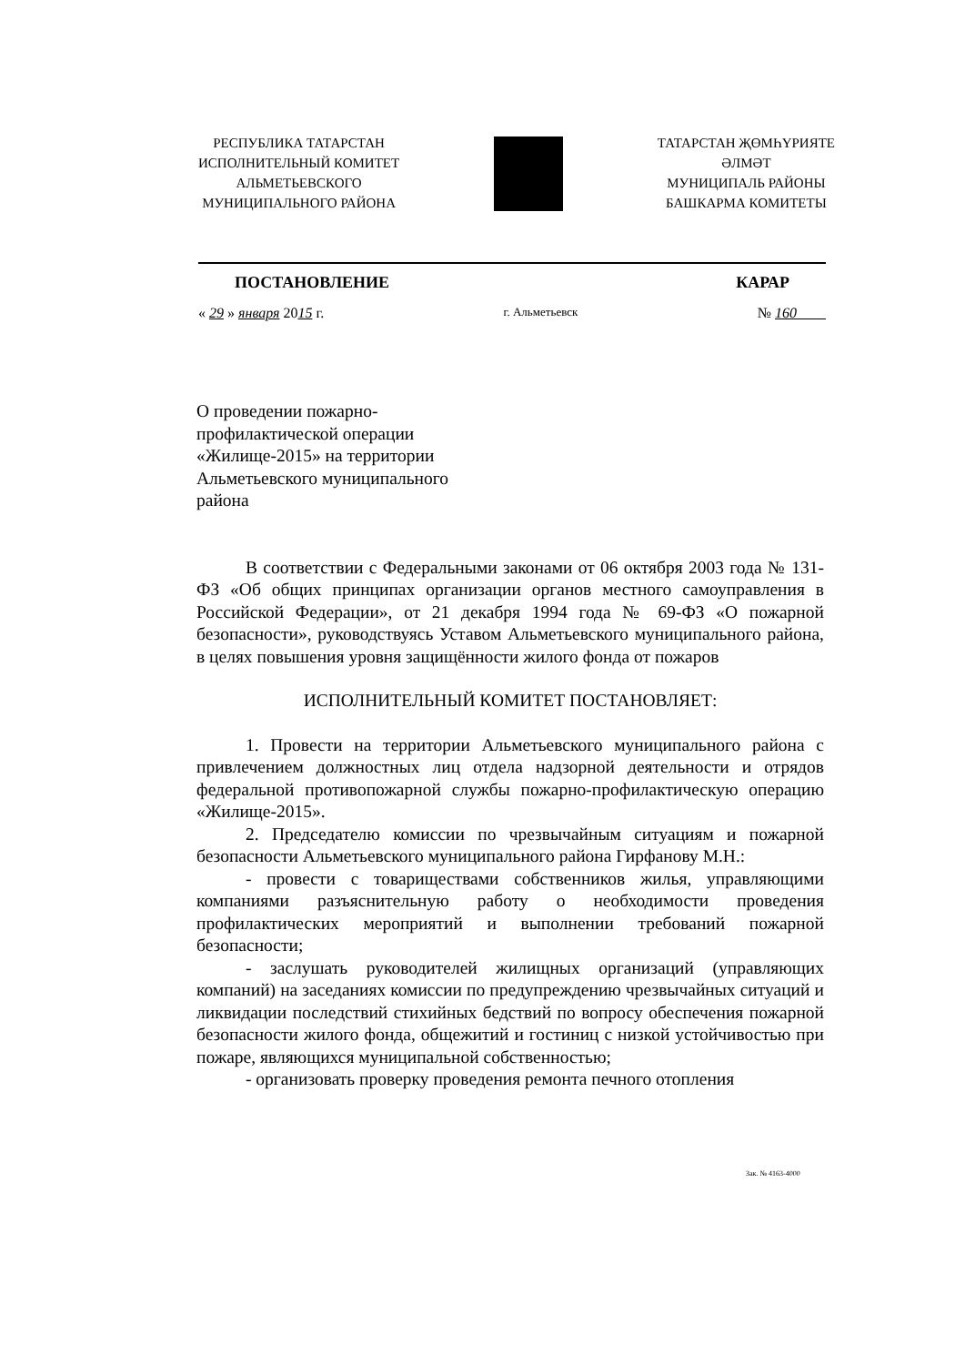РЕСПУБЛИКА ТАТАРСТАН
ИСПОЛНИТЕЛЬНЫЙ КОМИТЕТ
АЛЬМЕТЬЕВСКОГО
МУНИЦИПАЛЬНОГО РАЙОНА
ТАТАРСТАН ҖӨМҺҮРИЯТЕ
ӘЛМӘТ
МУНИЦИПАЛЬ РАЙОНЫ
БАШКАРМА КОМИТЕТЫ
ПОСТАНОВЛЕНИЕ КАРАР
« 29 » января 2015 г. г. Альметьевск № 160
О проведении пожарно-профилактической операции «Жилище-2015» на территории Альметьевского муниципального района
В соответствии с Федеральными законами от 06 октября 2003 года № 131-ФЗ «Об общих принципах организации органов местного самоуправления в Российской Федерации», от 21 декабря 1994 года № 69-ФЗ «О пожарной безопасности», руководствуясь Уставом Альметьевского муниципального района, в целях повышения уровня защищённости жилого фонда от пожаров
ИСПОЛНИТЕЛЬНЫЙ КОМИТЕТ ПОСТАНОВЛЯЕТ:
1. Провести на территории Альметьевского муниципального района с привлечением должностных лиц отдела надзорной деятельности и отрядов федеральной противопожарной службы пожарно-профилактическую операцию «Жилище-2015».
2. Председателю комиссии по чрезвычайным ситуациям и пожарной безопасности Альметьевского муниципального района Гирфанову М.Н.:
- провести с товариществами собственников жилья, управляющими компаниями разъяснительную работу о необходимости проведения профилактических мероприятий и выполнении требований пожарной безопасности;
- заслушать руководителей жилищных организаций (управляющих компаний) на заседаниях комиссии по предупреждению чрезвычайных ситуаций и ликвидации последствий стихийных бедствий по вопросу обеспечения пожарной безопасности жилого фонда, общежитий и гостиниц с низкой устойчивостью при пожаре, являющихся муниципальной собственностью;
- организовать проверку проведения ремонта печного отопления
Зак. № 4163-4000